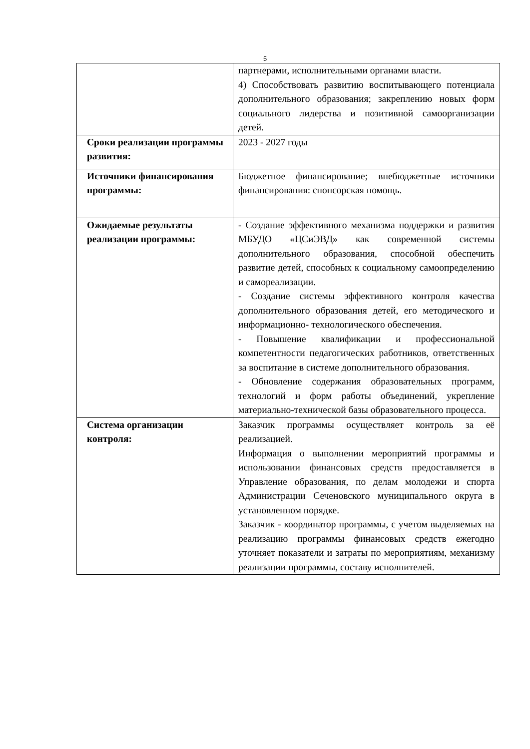5
| | партнерами, исполнительными органами власти. 4) Способствовать развитию воспитывающего потенциала дополнительного образования; закреплению новых форм социального лидерства и позитивной самоорганизации детей. |
| Сроки реализации программы развития: | 2023 - 2027 годы |
| Источники финансирования программы: | Бюджетное финансирование; внебюджетные источники финансирования: спонсорская помощь. |
| Ожидаемые результаты реализации программы: | - Создание эффективного механизма поддержки и развития МБУДО «ЦСиЭВД» как современной системы дополнительного образования, способной обеспечить развитие детей, способных к социальному самоопределению и самореализации. - Создание системы эффективного контроля качества дополнительного образования детей, его методического и информационно- технологического обеспечения. - Повышение квалификации и профессиональной компетентности педагогических работников, ответственных за воспитание в системе дополнительного образования. - Обновление содержания образовательных программ, технологий и форм работы объединений, укрепление материально-технической базы образовательного процесса. |
| Система организации контроля: | Заказчик программы осуществляет контроль за её реализацией. Информация о выполнении мероприятий программы и использовании финансовых средств предоставляется в Управление образования, по делам молодежи и спорта Администрации Сеченовского муниципального округа в установленном порядке. Заказчик - координатор программы, с учетом выделяемых на реализацию программы финансовых средств ежегодно уточняет показатели и затраты по мероприятиям, механизму реализации программы, составу исполнителей. |